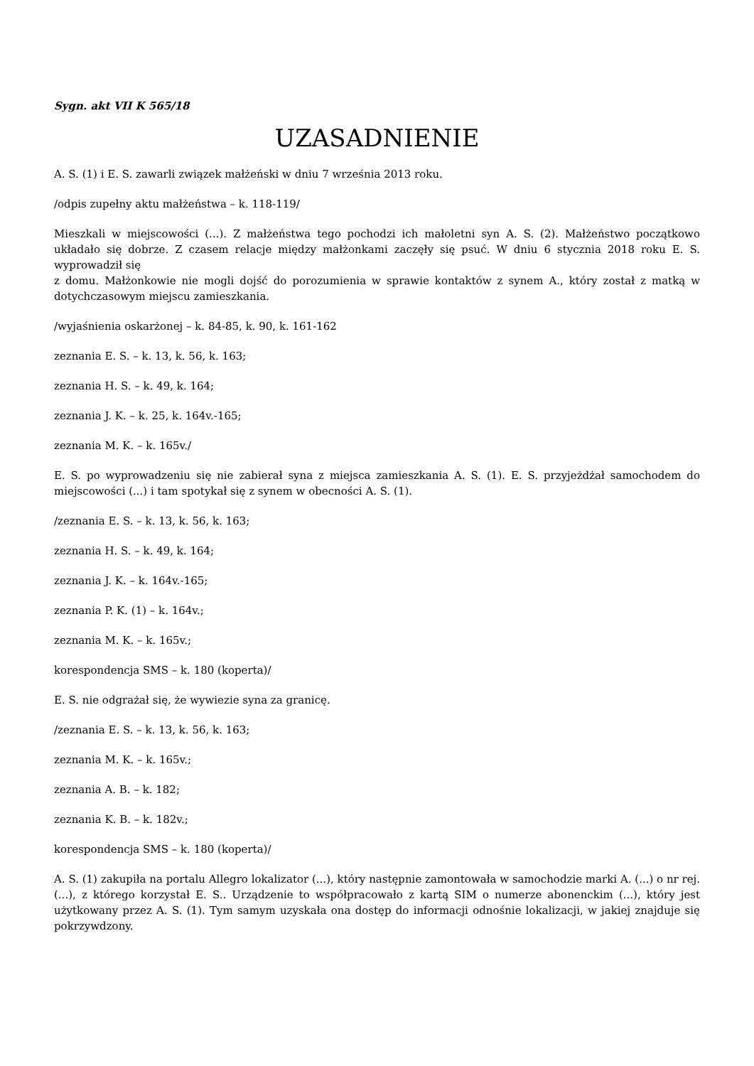Sygn. akt VII K 565/18
UZASADNIENIE
A. S. (1) i E. S. zawarli związek małżeński w dniu 7 września 2013 roku.
/odpis zupełny aktu małżeństwa – k. 118-119/
Mieszkali w miejscowości (...). Z małżeństwa tego pochodzi ich małoletni syn A. S. (2). Małżeństwo początkowo układało się dobrze. Z czasem relacje między małżonkami zaczęły się psuć. W dniu 6 stycznia 2018 roku E. S. wyprowadził się
z domu. Małżonkowie nie mogli dojść do porozumienia w sprawie kontaktów z synem A., który został z matką w dotychczasowym miejscu zamieszkania.
/wyjaśnienia oskarżonej – k. 84-85, k. 90, k. 161-162
zeznania E. S. – k. 13, k. 56, k. 163;
zeznania H. S. – k. 49, k. 164;
zeznania J. K. – k. 25, k. 164v.-165;
zeznania M. K. – k. 165v./
E. S. po wyprowadzeniu się nie zabierał syna z miejsca zamieszkania A. S. (1). E. S. przyjeżdżał samochodem do miejscowości (...) i tam spotykał się z synem w obecności A. S. (1).
/zeznania E. S. – k. 13, k. 56, k. 163;
zeznania H. S. – k. 49, k. 164;
zeznania J. K. – k. 164v.-165;
zeznania P. K. (1) – k. 164v.;
zeznania M. K. – k. 165v.;
korespondencja SMS – k. 180 (koperta)/
E. S. nie odgrażał się, że wywiezie syna za granicę.
/zeznania E. S. – k. 13, k. 56, k. 163;
zeznania M. K. – k. 165v.;
zeznania A. B. – k. 182;
zeznania K. B. – k. 182v.;
korespondencja SMS – k. 180 (koperta)/
A. S. (1) zakupiła na portalu Allegro lokalizator (...), który następnie zamontowała w samochodzie marki A. (...) o nr rej. (...), z którego korzystał E. S.. Urządzenie to współpracowało z kartą SIM o numerze abonenckim (...), który jest użytkowany przez A. S. (1). Tym samym uzyskała ona dostęp do informacji odnośnie lokalizacji, w jakiej znajduje się pokrzywdzony.